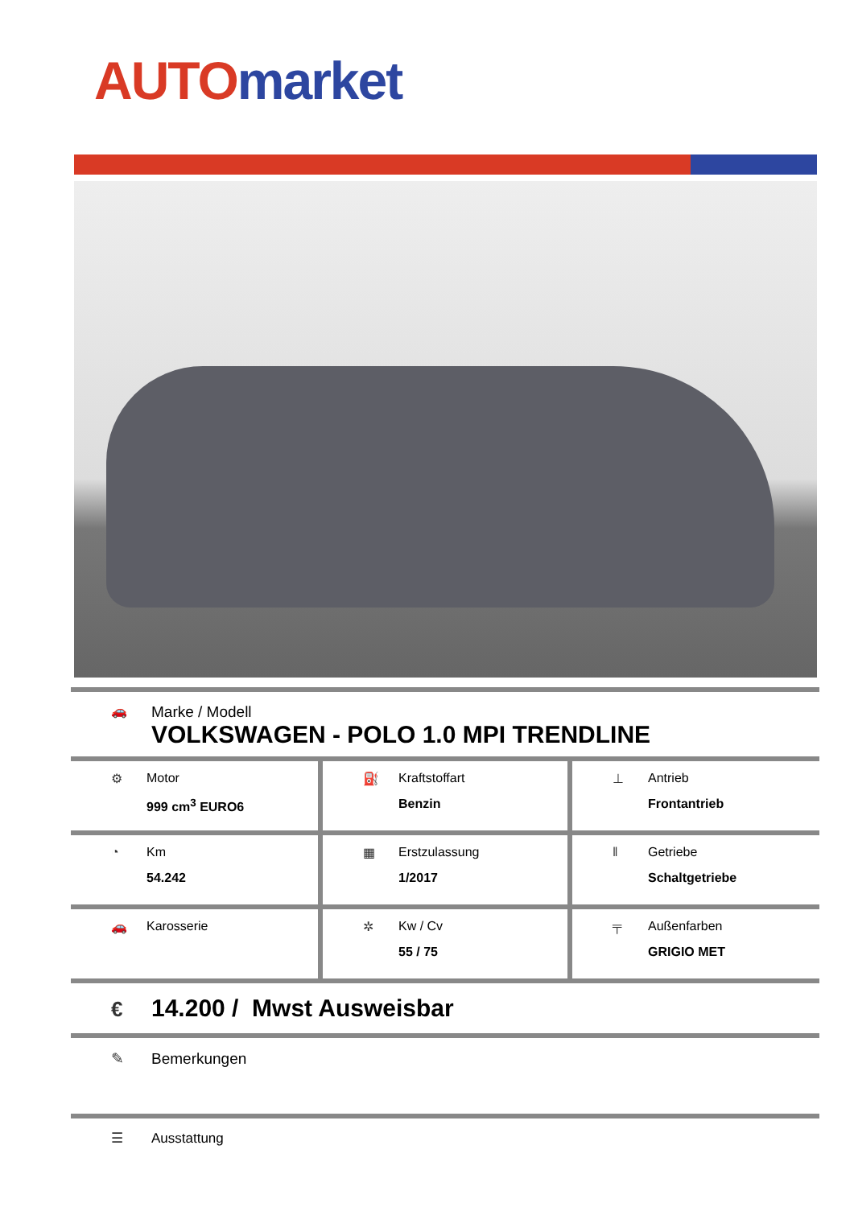AUTO market
🚗
Marke / Modell
VOLKSWAGEN - POLO 1.0 MPI TRENDLINE
| ⚙ Motor 999 cm<sup>3</sup> EURO6 | ⛽ Kraftstoffart Benzin | ⊥ Antrieb Frontantrieb |
| ◔ Km 54.242 | ▦ Erstzulassung 1/2017 | ‖ Getriebe Schaltgetriebe |
| 🚗 Karosserie | ✲ Kw / Cv 55 / 75 | ╤ Außenfarben GRIGIO MET |
€ 14.200 / Mwst Ausweisbar
✎ Bemerkungen
☰ Ausstattung